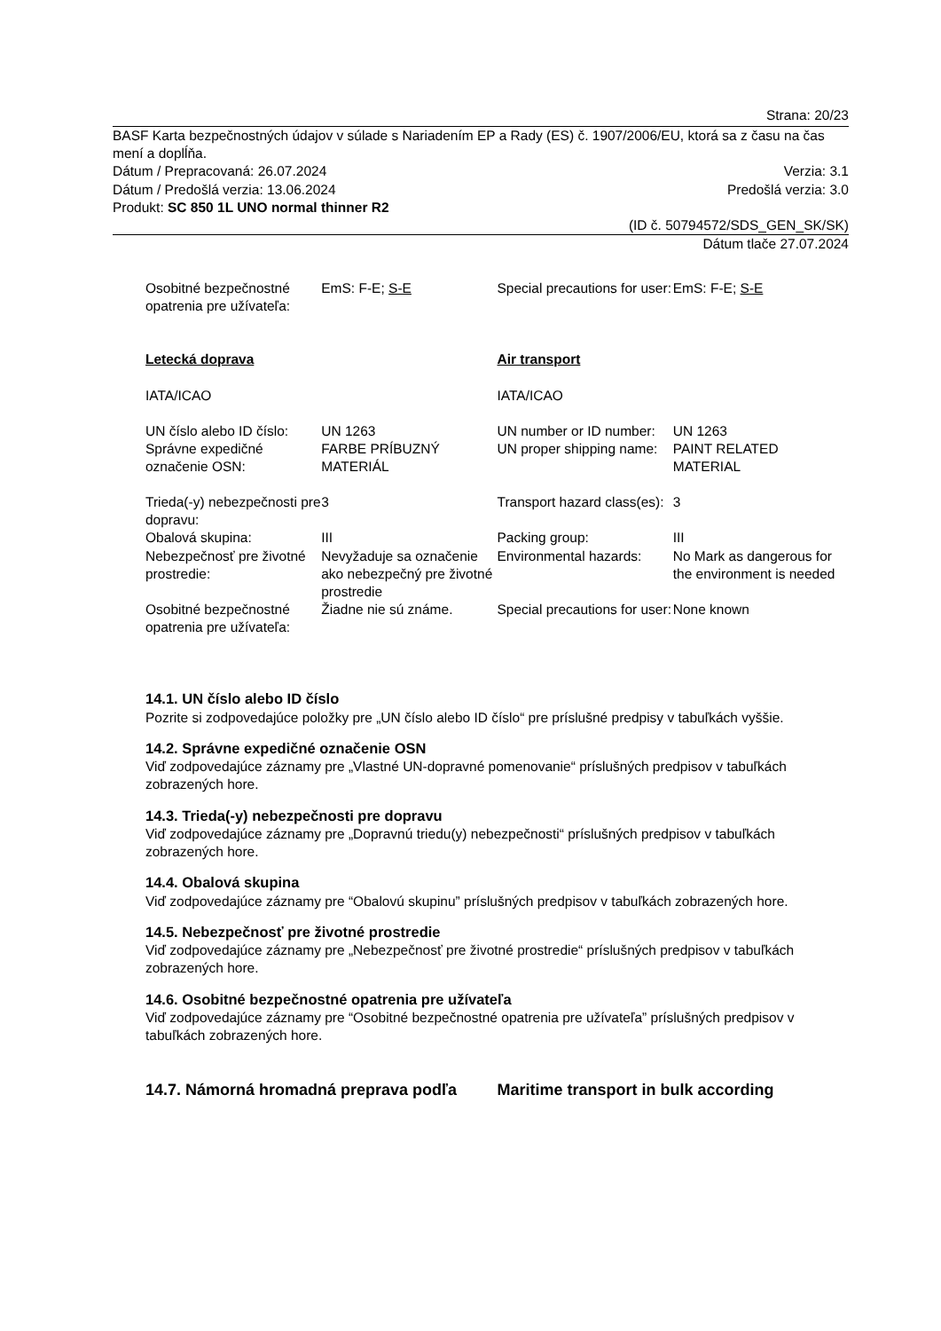Strana: 20/23
BASF Karta bezpečnostných údajov v súlade s Nariadením EP a Rady (ES) č. 1907/2006/EU, ktorá sa z času na čas mení a doplĺňa.
Dátum / Prepracovaná: 26.07.2024 Verzia: 3.1
Dátum / Predošlá verzia: 13.06.2024 Predošlá verzia: 3.0
Produkt: SC 850 1L UNO normal thinner R2
(ID č. 50794572/SDS_GEN_SK/SK)
Dátum tlače 27.07.2024
| Osobitné bezpečnostné opatrenia pre užívateľa: | EmS: F-E; S-E | Special precautions for user: | EmS: F-E; S-E |
| Letecká doprava | | Air transport | |
| IATA/ICAO | | IATA/ICAO | |
| UN číslo alebo ID číslo: | UN 1263 | UN number or ID number: | UN 1263 |
| Správne expedičné označenie OSN: | FARBE PRÍBUZNÝ MATERIÁL | UN proper shipping name: | PAINT RELATED MATERIAL |
| Trieda(-y) nebezpečnosti pre dopravu: | 3 | Transport hazard class(es): | 3 |
| Obalová skupina: | III | Packing group: | III |
| Nebezpečnosť pre životné prostredie: | Nevyžaduje sa označenie ako nebezpečný pre životné prostredie | Environmental hazards: | No Mark as dangerous for the environment is needed |
| Osobitné bezpečnostné opatrenia pre užívateľa: | Žiadne nie sú známe. | Special precautions for user: | None known |
14.1. UN číslo alebo ID číslo
Pozrite si zodpovedajúce položky pre „UN číslo alebo ID číslo“ pre príslušné predpisy v tabuľkách vyššie.
14.2. Správne expedičné označenie OSN
Viď zodpovedajúce záznamy pre „Vlastné UN-dopravné pomenovanie“ príslušných predpisov v tabuľkách zobrazených hore.
14.3. Trieda(-y) nebezpečnosti pre dopravu
Viď zodpovedajúce záznamy pre „Dopravnú triedu(y) nebezpečnosti“ príslušných predpisov v tabuľkách zobrazených hore.
14.4. Obalová skupina
Viď zodpovedajúce záznamy pre “Obalovú skupinu” príslušných predpisov v tabuľkách zobrazených hore.
14.5. Nebezpečnosť pre životné prostredie
Viď zodpovedajúce záznamy pre „Nebezpečnosť pre životné prostredie“ príslušných predpisov v tabuľkách zobrazených hore.
14.6. Osobitné bezpečnostné opatrenia pre užívateľa
Viď zodpovedajúce záznamy pre “Osobitné bezpečnostné opatrenia pre užívateľa” príslušných predpisov v tabuľkách zobrazených hore.
| 14.7. Námorná hromadná preprava podľa | Maritime transport in bulk according |